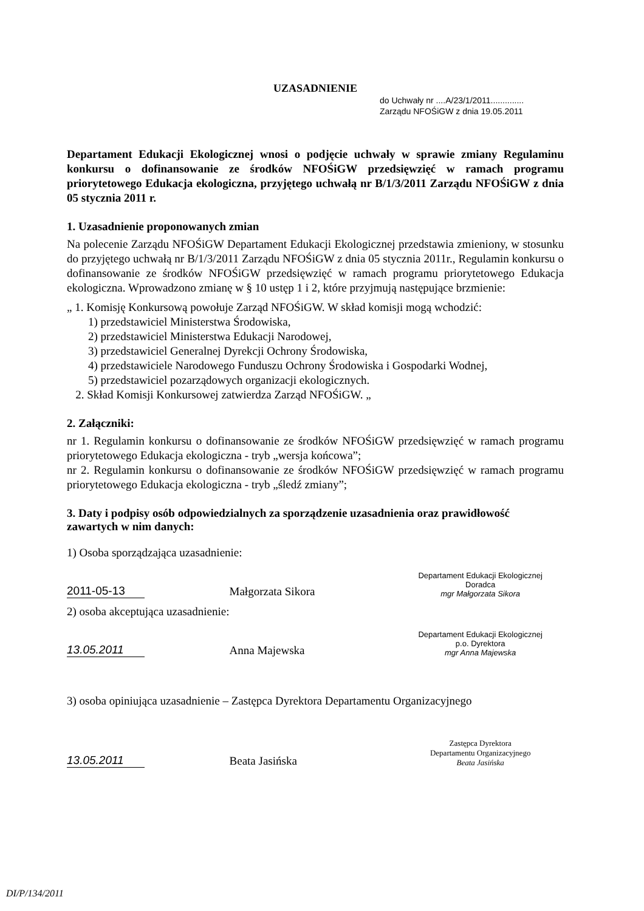UZASADNIENIE
do Uchwały nr ....A/23/1/2011..............
Zarządu NFOŚiGW z dnia 19.05.2011
Departament Edukacji Ekologicznej wnosi o podjęcie uchwały w sprawie zmiany Regulaminu konkursu o dofinansowanie ze środków NFOŚiGW przedsięwzięć w ramach programu priorytetowego Edukacja ekologiczna, przyjętego uchwałą nr B/1/3/2011 Zarządu NFOŚiGW z dnia 05 stycznia 2011 r.
1. Uzasadnienie proponowanych zmian
Na polecenie Zarządu NFOŚiGW Departament Edukacji Ekologicznej przedstawia zmieniony, w stosunku do przyjętego uchwałą nr B/1/3/2011 Zarządu NFOŚiGW z dnia 05 stycznia 2011r., Regulamin konkursu o dofinansowanie ze środków NFOŚiGW przedsięwzięć w ramach programu priorytetowego Edukacja ekologiczna. Wprowadzono zmianę w § 10 ustęp 1 i 2, które przyjmują następujące brzmienie:
„ 1. Komisję Konkursową powołuje Zarząd NFOŚiGW. W skład komisji mogą wchodzić:
1) przedstawiciel Ministerstwa Środowiska,
2) przedstawiciel Ministerstwa Edukacji Narodowej,
3) przedstawiciel Generalnej Dyrekcji Ochrony Środowiska,
4) przedstawiciele Narodowego Funduszu Ochrony Środowiska i Gospodarki Wodnej,
5) przedstawiciel pozarządowych organizacji ekologicznych.
2. Skład Komisji Konkursowej zatwierdza Zarząd NFOŚiGW. „
2. Załączniki:
nr 1. Regulamin konkursu o dofinansowanie ze środków NFOŚiGW przedsięwzięć w ramach programu priorytetowego Edukacja ekologiczna - tryb „wersja końcowa”;
nr 2. Regulamin konkursu o dofinansowanie ze środków NFOŚiGW przedsięwzięć w ramach programu priorytetowego Edukacja ekologiczna - tryb „śledź zmiany”;
3. Daty i podpisy osób odpowiedzialnych za sporządzenie uzasadnienia oraz prawidłowość zawartych w nim danych:
1) Osoba sporządzająca uzasadnienie:
2011-05-13 Małgorzata Sikora Departament Edukacji Ekologicznej
Doradca
mgr Małgorzata Sikora
2) osoba akceptująca uzasadnienie:
13.05.2011 Anna Majewska Departament Edukacji Ekologicznej
p.o. Dyrektora
mgr Anna Majewska
3) osoba opiniująca uzasadnienie – Zastępca Dyrektora Departamentu Organizacyjnego
13.05.2011 Beata Jasińska Zastępca Dyrektora
Departamentu Organizacyjnego
Beata Jasińska
DI/P/134/2011